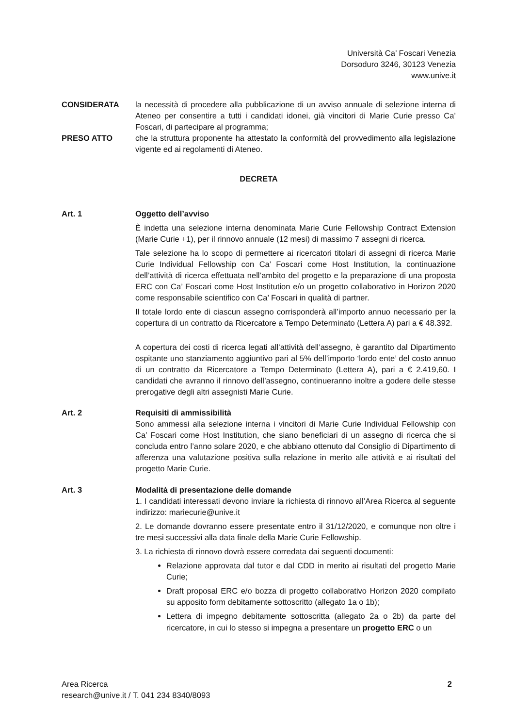Università Ca’ Foscari Venezia
Dorsoduro 3246, 30123 Venezia
www.unive.it
CONSIDERATA la necessità di procedere alla pubblicazione di un avviso annuale di selezione interna di Ateneo per consentire a tutti i candidati idonei, già vincitori di Marie Curie presso Ca’ Foscari, di partecipare al programma;
PRESO ATTO che la struttura proponente ha attestato la conformità del provvedimento alla legislazione vigente ed ai regolamenti di Ateneo.
DECRETA
Art. 1 Oggetto dell’avviso
È indetta una selezione interna denominata Marie Curie Fellowship Contract Extension (Marie Curie +1), per il rinnovo annuale (12 mesi) di massimo 7 assegni di ricerca.
Tale selezione ha lo scopo di permettere ai ricercatori titolari di assegni di ricerca Marie Curie Individual Fellowship con Ca’ Foscari come Host Institution, la continuazione dell’attività di ricerca effettuata nell’ambito del progetto e la preparazione di una proposta ERC con Ca’ Foscari come Host Institution e/o un progetto collaborativo in Horizon 2020 come responsabile scientifico con Ca’ Foscari in qualità di partner.
Il totale lordo ente di ciascun assegno corrisponderà all’importo annuo necessario per la copertura di un contratto da Ricercatore a Tempo Determinato (Lettera A) pari a € 48.392.
A copertura dei costi di ricerca legati all’attività dell’assegno, è garantito dal Dipartimento ospitante uno stanziamento aggiuntivo pari al 5% dell’importo ‘lordo ente’ del costo annuo di un contratto da Ricercatore a Tempo Determinato (Lettera A), pari a € 2.419,60. I candidati che avranno il rinnovo dell’assegno, continueranno inoltre a godere delle stesse prerogative degli altri assegnisti Marie Curie.
Art. 2 Requisiti di ammissibilità
Sono ammessi alla selezione interna i vincitori di Marie Curie Individual Fellowship con Ca’ Foscari come Host Institution, che siano beneficiari di un assegno di ricerca che si concluda entro l’anno solare 2020, e che abbiano ottenuto dal Consiglio di Dipartimento di afferenza una valutazione positiva sulla relazione in merito alle attività e ai risultati del progetto Marie Curie.
Art. 3 Modalità di presentazione delle domande
1. I candidati interessati devono inviare la richiesta di rinnovo all’Area Ricerca al seguente indirizzo: mariecurie@unive.it
2. Le domande dovranno essere presentate entro il 31/12/2020, e comunque non oltre i tre mesi successivi alla data finale della Marie Curie Fellowship.
3. La richiesta di rinnovo dovrà essere corredata dai seguenti documenti:
Relazione approvata dal tutor e dal CDD in merito ai risultati del progetto Marie Curie;
Draft proposal ERC e/o bozza di progetto collaborativo Horizon 2020 compilato su apposito form debitamente sottoscritto (allegato 1a o 1b);
Lettera di impegno debitamente sottoscritta (allegato 2a o 2b) da parte del ricercatore, in cui lo stesso si impegna a presentare un progetto ERC o un
Area Ricerca
research@unive.it / T. 041 234 8340/8093
2